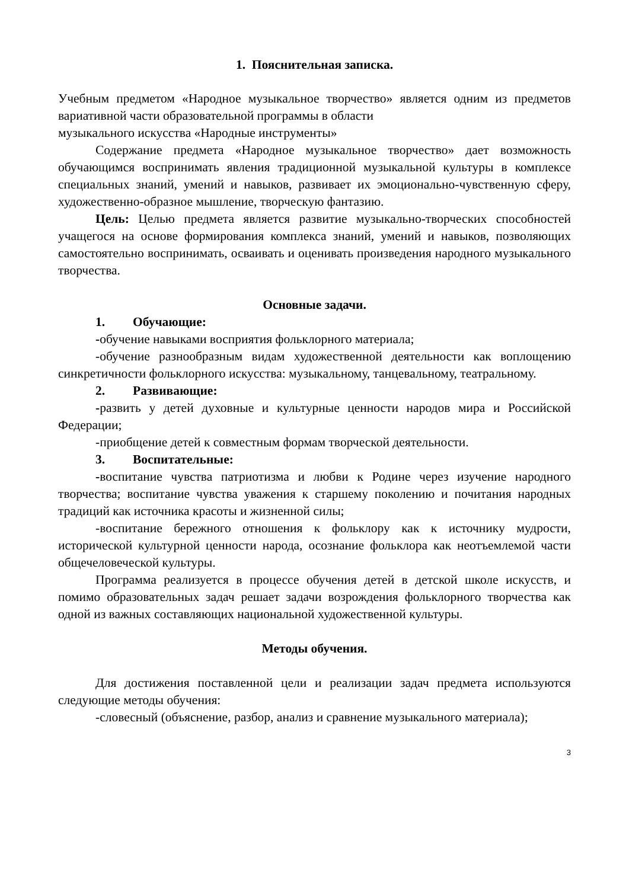1. Пояснительная записка.
Учебным предметом «Народное музыкальное творчество» является одним из предметов вариативной части образовательной программы в области
музыкального искусства «Народные инструменты»
Содержание предмета «Народное музыкальное творчество» дает возможность обучающимся воспринимать явления традиционной музыкальной культуры в комплексе специальных знаний, умений и навыков, развивает их эмоционально-чувственную сферу, художественно-образное мышление, творческую фантазию.
Цель: Целью предмета является развитие музыкально-творческих способностей учащегося на основе формирования комплекса знаний, умений и навыков, позволяющих самостоятельно воспринимать, осваивать и оценивать произведения народного музыкального творчества.
Основные задачи.
1. Обучающие:
-обучение навыками восприятия фольклорного материала;
-обучение разнообразным видам художественной деятельности как воплощению синкретичности фольклорного искусства: музыкальному, танцевальному, театральному.
2. Развивающие:
-развить у детей духовные и культурные ценности народов мира и Российской Федерации;
-приобщение детей к совместным формам творческой деятельности.
3. Воспитательные:
-воспитание чувства патриотизма и любви к Родине через изучение народного творчества; воспитание чувства уважения к старшему поколению и почитания народных традиций как источника красоты и жизненной силы;
-воспитание бережного отношения к фольклору как к источнику мудрости, исторической культурной ценности народа, осознание фольклора как неотъемлемой части общечеловеческой культуры.
Программа реализуется в процессе обучения детей в детской школе искусств, и помимо образовательных задач решает задачи возрождения фольклорного творчества как одной из важных составляющих национальной художественной культуры.
Методы обучения.
Для достижения поставленной цели и реализации задач предмета используются следующие методы обучения:
-словесный (объяснение, разбор, анализ и сравнение музыкального материала);
3